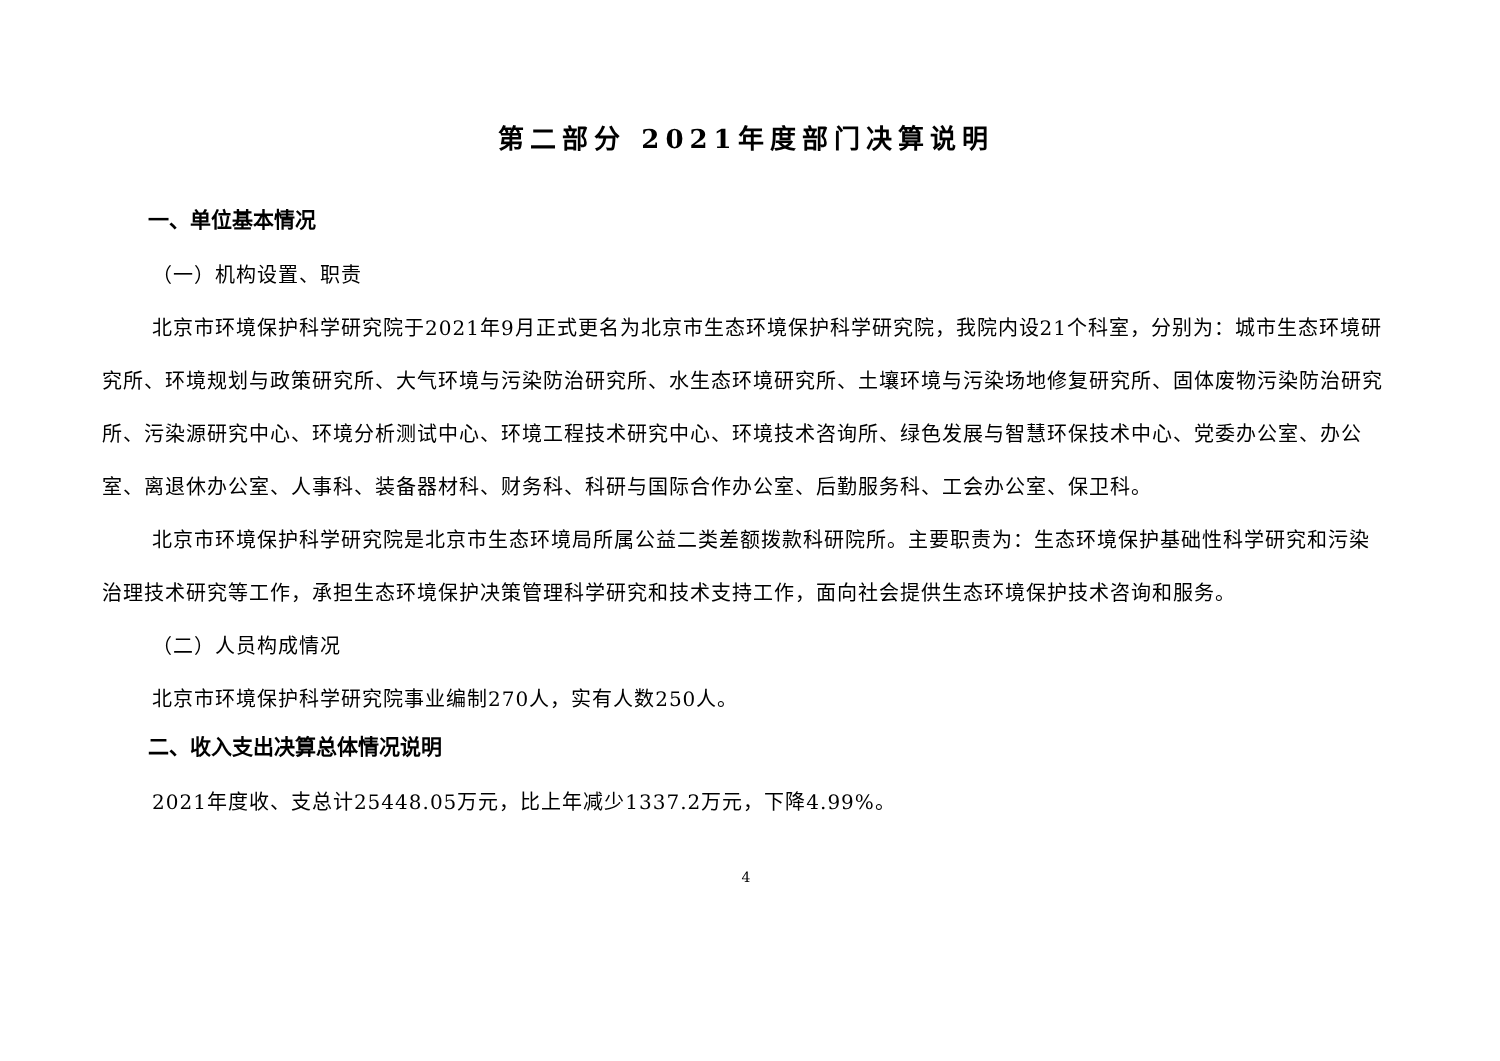第二部分 2021年度部门决算说明
一、单位基本情况
（一）机构设置、职责
北京市环境保护科学研究院于2021年9月正式更名为北京市生态环境保护科学研究院，我院内设21个科室，分别为：城市生态环境研究所、环境规划与政策研究所、大气环境与污染防治研究所、水生态环境研究所、土壤环境与污染场地修复研究所、固体废物污染防治研究所、污染源研究中心、环境分析测试中心、环境工程技术研究中心、环境技术咨询所、绿色发展与智慧环保技术中心、党委办公室、办公室、离退休办公室、人事科、装备器材科、财务科、科研与国际合作办公室、后勤服务科、工会办公室、保卫科。
北京市环境保护科学研究院是北京市生态环境局所属公益二类差额拨款科研院所。主要职责为：生态环境保护基础性科学研究和污染治理技术研究等工作，承担生态环境保护决策管理科学研究和技术支持工作，面向社会提供生态环境保护技术咨询和服务。
（二）人员构成情况
北京市环境保护科学研究院事业编制270人，实有人数250人。
二、收入支出决算总体情况说明
2021年度收、支总计25448.05万元，比上年减少1337.2万元，下降4.99%。
4